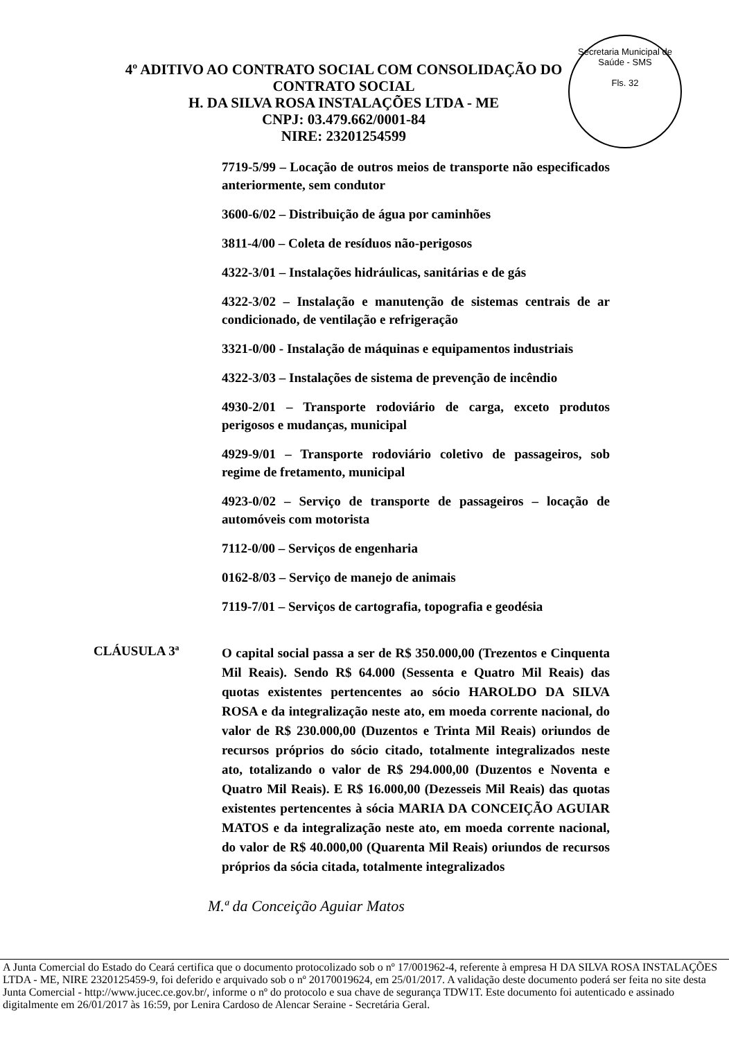Secretaria Municipal de Saúde - SMS
Fls. 32
4º ADITIVO AO CONTRATO SOCIAL COM CONSOLIDAÇÃO DO
CONTRATO SOCIAL
H. DA SILVA ROSA INSTALAÇÕES LTDA - ME
CNPJ: 03.479.662/0001-84
NIRE: 23201254599
7719-5/99 – Locação de outros meios de transporte não especificados anteriormente, sem condutor
3600-6/02 – Distribuição de água por caminhões
3811-4/00 – Coleta de resíduos não-perigosos
4322-3/01 – Instalações hidráulicas, sanitárias e de gás
4322-3/02 – Instalação e manutenção de sistemas centrais de ar condicionado, de ventilação e refrigeração
3321-0/00 - Instalação de máquinas e equipamentos industriais
4322-3/03 – Instalações de sistema de prevenção de incêndio
4930-2/01 – Transporte rodoviário de carga, exceto produtos perigosos e mudanças, municipal
4929-9/01 – Transporte rodoviário coletivo de passageiros, sob regime de fretamento, municipal
4923-0/02 – Serviço de transporte de passageiros – locação de automóveis com motorista
7112-0/00 – Serviços de engenharia
0162-8/03 – Serviço de manejo de animais
7119-7/01 – Serviços de cartografia, topografia e geodésia
CLÁUSULA 3ª
O capital social passa a ser de R$ 350.000,00 (Trezentos e Cinquenta Mil Reais). Sendo R$ 64.000 (Sessenta e Quatro Mil Reais) das quotas existentes pertencentes ao sócio HAROLDO DA SILVA ROSA e da integralização neste ato, em moeda corrente nacional, do valor de R$ 230.000,00 (Duzentos e Trinta Mil Reais) oriundos de recursos próprios do sócio citado, totalmente integralizados neste ato, totalizando o valor de R$ 294.000,00 (Duzentos e Noventa e Quatro Mil Reais). E R$ 16.000,00 (Dezesseis Mil Reais) das quotas existentes pertencentes à sócia MARIA DA CONCEIÇÃO AGUIAR MATOS e da integralização neste ato, em moeda corrente nacional, do valor de R$ 40.000,00 (Quarenta Mil Reais) oriundos de recursos próprios da sócia citada, totalmente integralizados
M.ª da Conceição Aguiar Matos
A Junta Comercial do Estado do Ceará certifica que o documento protocolizado sob o nº 17/001962-4, referente à empresa H DA SILVA ROSA INSTALAÇÕES LTDA - ME, NIRE 2320125459-9, foi deferido e arquivado sob o nº 20170019624, em 25/01/2017. A validação deste documento poderá ser feita no site desta Junta Comercial - http://www.jucec.ce.gov.br/, informe o nº do protocolo e sua chave de segurança TDW1T. Este documento foi autenticado e assinado digitalmente em 26/01/2017 às 16:59, por Lenira Cardoso de Alencar Seraine - Secretária Geral.